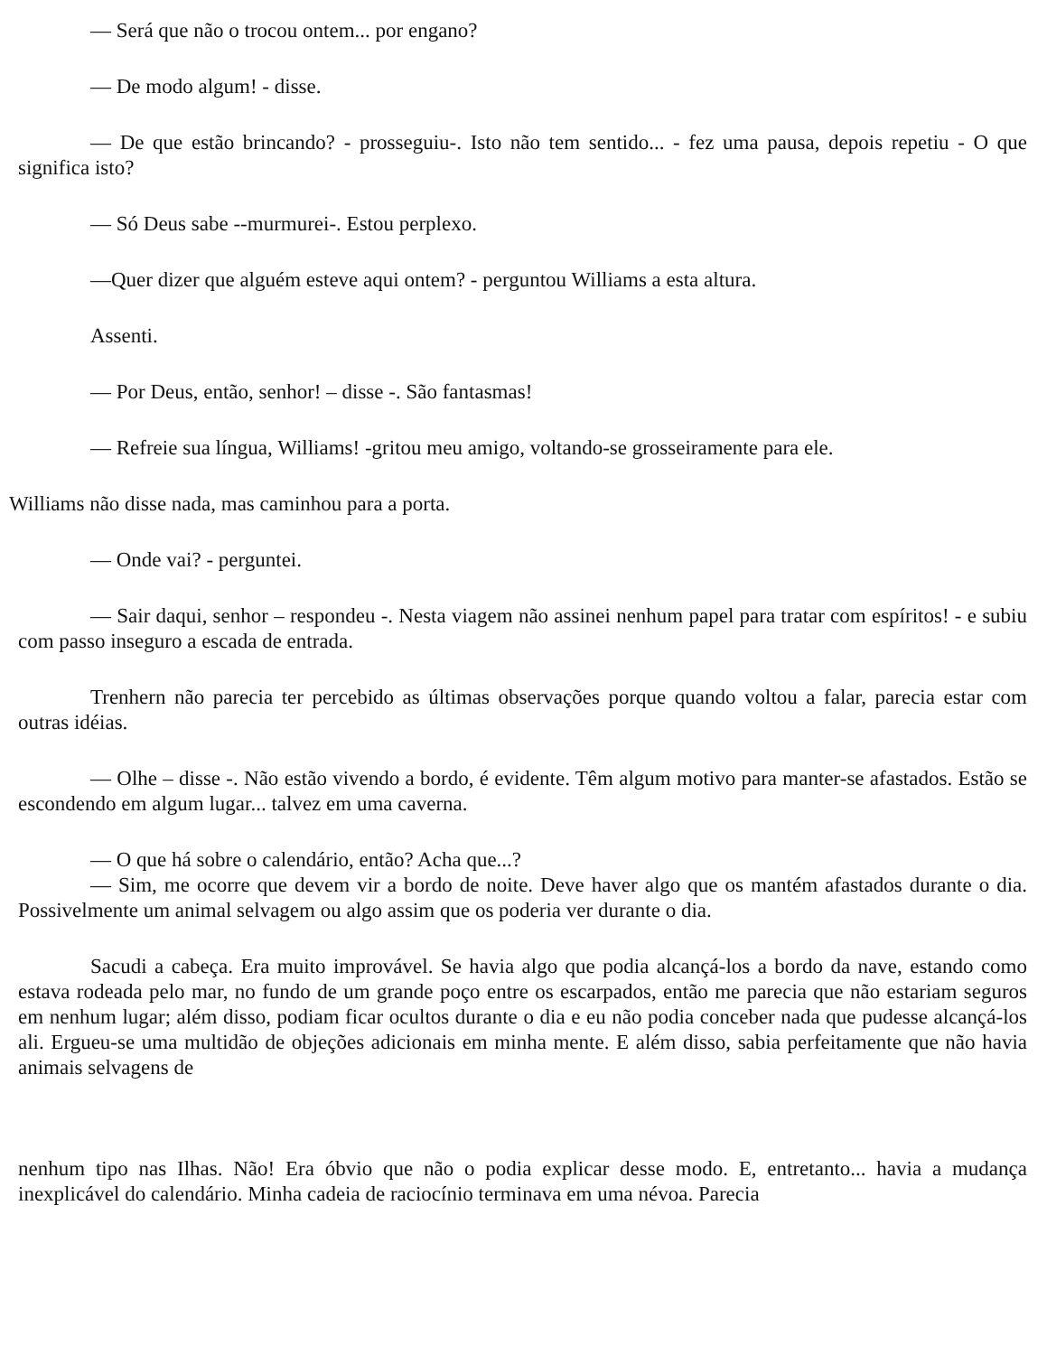— Será que não o trocou ontem... por engano?
— De modo algum! - disse.
— De que estão brincando? - prosseguiu-. Isto não tem sentido... - fez uma pausa, depois repetiu - O que significa isto?
— Só Deus sabe --murmurei-. Estou perplexo.
—Quer dizer que alguém esteve aqui ontem? - perguntou Williams a esta altura.
Assenti.
— Por Deus, então, senhor! – disse -. São fantasmas!
— Refreie sua língua, Williams! -gritou meu amigo, voltando-se grosseiramente para ele.
Williams não disse nada, mas caminhou para a porta.
— Onde vai? - perguntei.
— Sair daqui, senhor – respondeu -. Nesta viagem não assinei nenhum papel para tratar com espíritos! - e subiu com passo inseguro a escada de entrada.
Trenhern não parecia ter percebido as últimas observações porque quando voltou a falar, parecia estar com outras idéias.
— Olhe – disse -. Não estão vivendo a bordo, é evidente. Têm algum motivo para manter-se afastados. Estão se escondendo em algum lugar... talvez em uma caverna.
— O que há sobre o calendário, então? Acha que...?
— Sim, me ocorre que devem vir a bordo de noite. Deve haver algo que os mantém afastados durante o dia. Possivelmente um animal selvagem ou algo assim que os poderia ver durante o dia.
Sacudi a cabeça. Era muito improvável. Se havia algo que podia alcançá-los a bordo da nave, estando como estava rodeada pelo mar, no fundo de um grande poço entre os escarpados, então me parecia que não estariam seguros em nenhum lugar; além disso, podiam ficar ocultos durante o dia e eu não podia conceber nada que pudesse alcançá-los ali. Ergueu-se uma multidão de objeções adicionais em minha mente. E além disso, sabia perfeitamente que não havia animais selvagens de
nenhum tipo nas Ilhas. Não! Era óbvio que não o podia explicar desse modo. E, entretanto... havia a mudança inexplicável do calendário. Minha cadeia de raciocínio terminava em uma névoa. Parecia